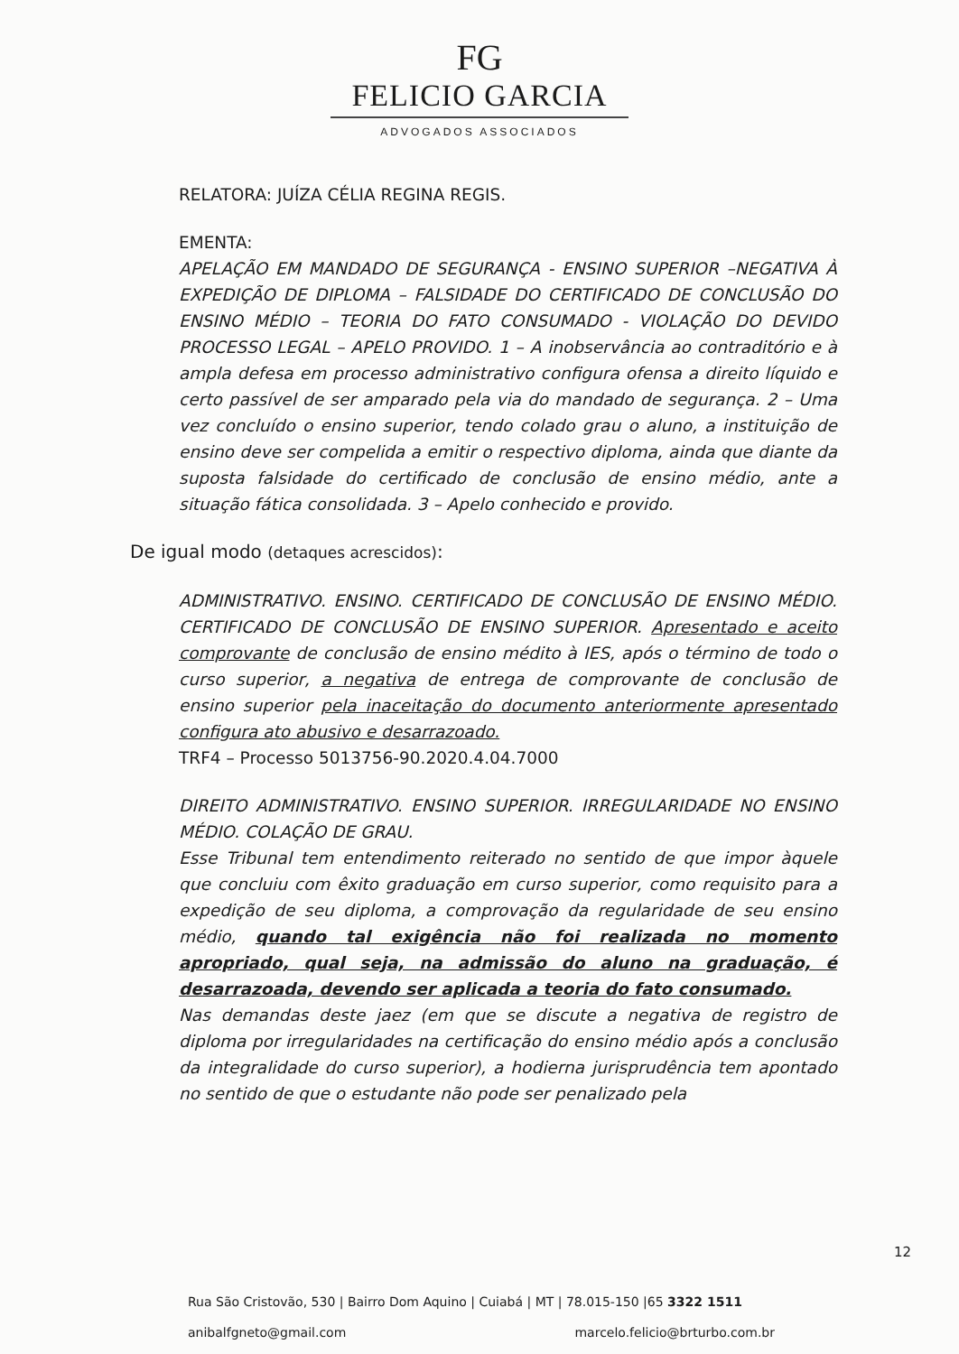FG
FELICIO GARCIA
ADVOGADOS ASSOCIADOS
RELATORA: JUÍZA CÉLIA REGINA REGIS.
EMENTA:
APELAÇÃO EM MANDADO DE SEGURANÇA - ENSINO SUPERIOR –NEGATIVA À EXPEDIÇÃO DE DIPLOMA – FALSIDADE DO CERTIFICADO DE CONCLUSÃO DO ENSINO MÉDIO – TEORIA DO FATO CONSUMADO - VIOLAÇÃO DO DEVIDO PROCESSO LEGAL – APELO PROVIDO. 1 – A inobservância ao contraditório e à ampla defesa em processo administrativo configura ofensa a direito líquido e certo passível de ser amparado pela via do mandado de segurança. 2 – Uma vez concluído o ensino superior, tendo colado grau o aluno, a instituição de ensino deve ser compelida a emitir o respectivo diploma, ainda que diante da suposta falsidade do certificado de conclusão de ensino médio, ante a situação fática consolidada. 3 – Apelo conhecido e provido.
De igual modo (detaques acrescidos):
ADMINISTRATIVO. ENSINO. CERTIFICADO DE CONCLUSÃO DE ENSINO MÉDIO. CERTIFICADO DE CONCLUSÃO DE ENSINO SUPERIOR. Apresentado e aceito comprovante de conclusão de ensino médito à IES, após o término de todo o curso superior, a negativa de entrega de comprovante de conclusão de ensino superior pela inaceitação do documento anteriormente apresentado configura ato abusivo e desarrazoado.
TRF4 – Processo 5013756-90.2020.4.04.7000
DIREITO ADMINISTRATIVO. ENSINO SUPERIOR. IRREGULARIDADE NO ENSINO MÉDIO. COLAÇÃO DE GRAU.
Esse Tribunal tem entendimento reiterado no sentido de que impor àquele que concluiu com êxito graduação em curso superior, como requisito para a expedição de seu diploma, a comprovação da regularidade de seu ensino médio, quando tal exigência não foi realizada no momento apropriado, qual seja, na admissão do aluno na graduação, é desarrazoada, devendo ser aplicada a teoria do fato consumado.
Nas demandas deste jaez (em que se discute a negativa de registro de diploma por irregularidades na certificação do ensino médio após a conclusão da integralidade do curso superior), a hodierna jurisprudência tem apontado no sentido de que o estudante não pode ser penalizado pela
12
Rua São Cristovão, 530 | Bairro Dom Aquino | Cuiabá | MT | 78.015-150 |65 3322 1511
anibalfgneto@gmail.com marcelo.felicio@brturbo.com.br